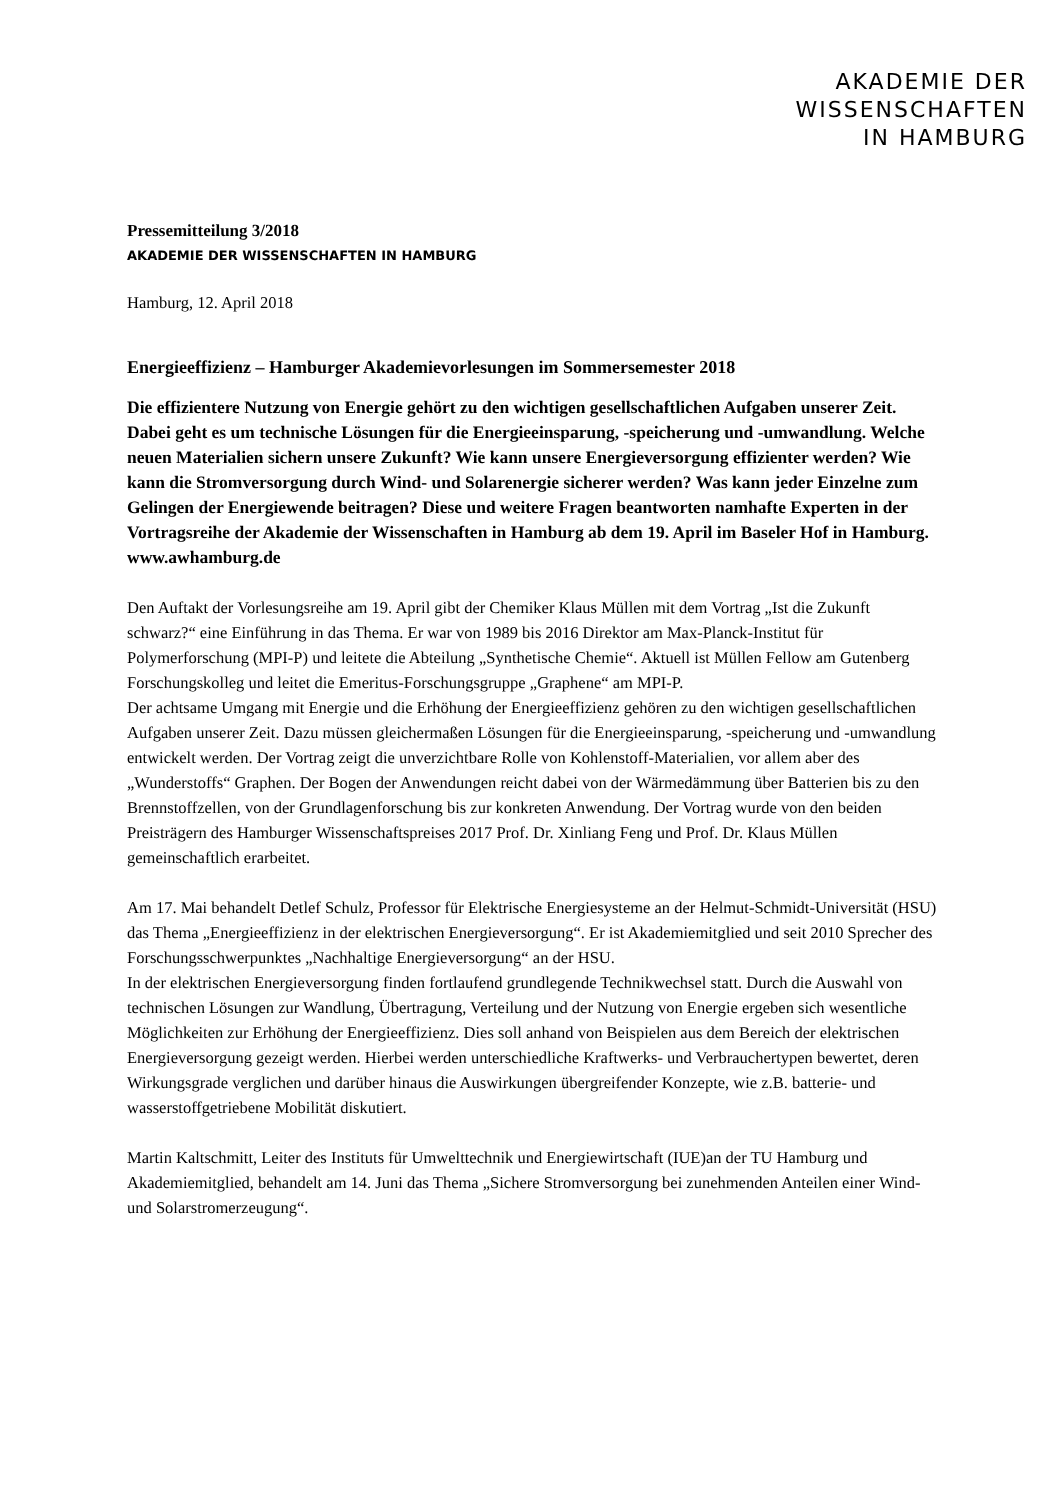AKADEMIE DER
WISSENSCHAFTEN
IN HAMBURG
Pressemitteilung 3/2018
AKADEMIE DER WISSENSCHAFTEN IN HAMBURG
Hamburg, 12. April 2018
Energieeffizienz – Hamburger Akademievorlesungen im Sommersemester 2018
Die effizientere Nutzung von Energie gehört zu den wichtigen gesellschaftlichen Aufgaben unserer Zeit. Dabei geht es um technische Lösungen für die Energieeinsparung, -speicherung und -umwandlung. Welche neuen Materialien sichern unsere Zukunft? Wie kann unsere Energieversorgung effizienter werden? Wie kann die Stromversorgung durch Wind- und Solarenergie sicherer werden? Was kann jeder Einzelne zum Gelingen der Energiewende beitragen? Diese und weitere Fragen beantworten namhafte Experten in der Vortragsreihe der Akademie der Wissenschaften in Hamburg ab dem 19. April im Baseler Hof in Hamburg. www.awhamburg.de
Den Auftakt der Vorlesungsreihe am 19. April gibt der Chemiker Klaus Müllen mit dem Vortrag „Ist die Zukunft schwarz?“ eine Einführung in das Thema. Er war von 1989 bis 2016 Direktor am Max-Planck-Institut für Polymerforschung (MPI-P) und leitete die Abteilung „Synthetische Chemie“. Aktuell ist Müllen Fellow am Gutenberg Forschungskolleg und leitet die Emeritus-Forschungsgruppe „Graphene“ am MPI-P.
Der achtsame Umgang mit Energie und die Erhöhung der Energieeffizienz gehören zu den wichtigen gesellschaftlichen Aufgaben unserer Zeit. Dazu müssen gleichermaßen Lösungen für die Energieeinsparung, -speicherung und -umwandlung entwickelt werden. Der Vortrag zeigt die unverzichtbare Rolle von Kohlenstoff-Materialien, vor allem aber des „Wunderstoffs“ Graphen. Der Bogen der Anwendungen reicht dabei von der Wärmedämmung über Batterien bis zu den Brennstoffzellen, von der Grundlagenforschung bis zur konkreten Anwendung. Der Vortrag wurde von den beiden Preisträgern des Hamburger Wissenschaftspreises 2017 Prof. Dr. Xinliang Feng und Prof. Dr. Klaus Müllen gemeinschaftlich erarbeitet.
Am 17. Mai behandelt Detlef Schulz, Professor für Elektrische Energiesysteme an der Helmut-Schmidt-Universität (HSU) das Thema „Energieeffizienz in der elektrischen Energieversorgung“. Er ist Akademiemitglied und seit 2010 Sprecher des Forschungsschwerpunktes „Nachhaltige Energieversorgung“ an der HSU.
In der elektrischen Energieversorgung finden fortlaufend grundlegende Technikwechsel statt. Durch die Auswahl von technischen Lösungen zur Wandlung, Übertragung, Verteilung und der Nutzung von Energie ergeben sich wesentliche Möglichkeiten zur Erhöhung der Energieeffizienz. Dies soll anhand von Beispielen aus dem Bereich der elektrischen Energieversorgung gezeigt werden. Hierbei werden unterschiedliche Kraftwerks- und Verbrauchertypen bewertet, deren Wirkungsgrade verglichen und darüber hinaus die Auswirkungen übergreifender Konzepte, wie z.B. batterie- und wasserstoffgetriebene Mobilität diskutiert.
Martin Kaltschmitt, Leiter des Instituts für Umwelttechnik und Energiewirtschaft (IUE)an der TU Hamburg und Akademiemitglied, behandelt am 14. Juni das Thema „Sichere Stromversorgung bei zunehmenden Anteilen einer Wind- und Solarstromerzeugung“.